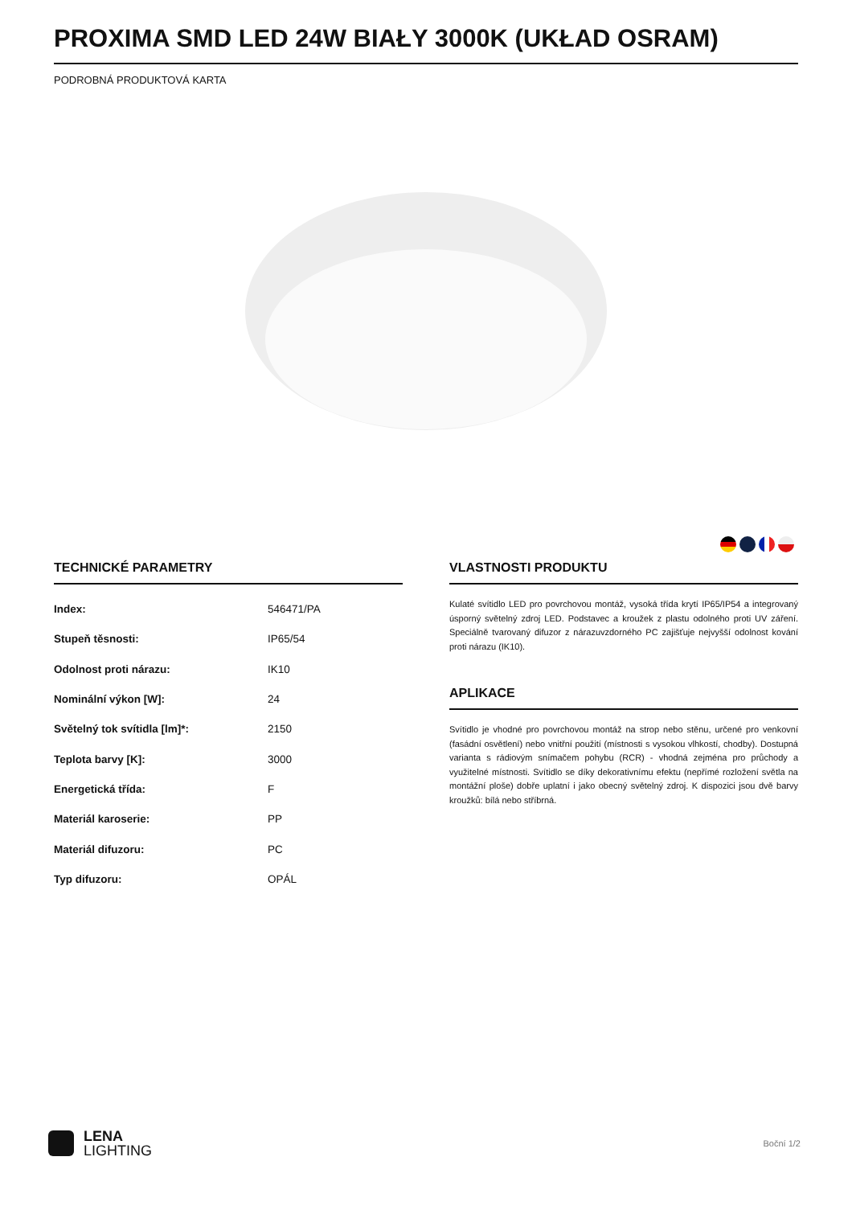PROXIMA SMD LED 24W BIAŁY 3000K (UKŁAD OSRAM)
PODROBNÁ PRODUKTOVÁ KARTA
TECHNICKÉ PARAMETRY
| Index: | 546471/PA |
| Stupeň těsnosti: | IP65/54 |
| Odolnost proti nárazu: | IK10 |
| Nominální výkon [W]: | 24 |
| Světelný tok svítidla [lm]*: | 2150 |
| Teplota barvy [K]: | 3000 |
| Energetická třída: | F |
| Materiál karoserie: | PP |
| Materiál difuzoru: | PC |
| Typ difuzoru: | OPÁL |
VLASTNOSTI PRODUKTU
Kulaté svítidlo LED pro povrchovou montáž, vysoká třída krytí IP65/IP54 a integrovaný úsporný světelný zdroj LED. Podstavec a kroužek z plastu odolného proti UV záření. Speciálně tvarovaný difuzor z nárazuvzdorného PC zajišťuje nejvyšší odolnost kování proti nárazu (IK10).
APLIKACE
Svítidlo je vhodné pro povrchovou montáž na strop nebo stěnu, určené pro venkovní (fasádní osvětlení) nebo vnitřní použití (místnosti s vysokou vlhkostí, chodby). Dostupná varianta s rádiovým snímačem pohybu (RCR) - vhodná zejména pro průchody a využitelné místnosti. Svítidlo se díky dekorativnímu efektu (nepřímé rozložení světla na montážní ploše) dobře uplatní i jako obecný světelný zdroj. K dispozici jsou dvě barvy kroužků: bílá nebo stříbrná.
LENA
LIGHTING
Boční 1/2